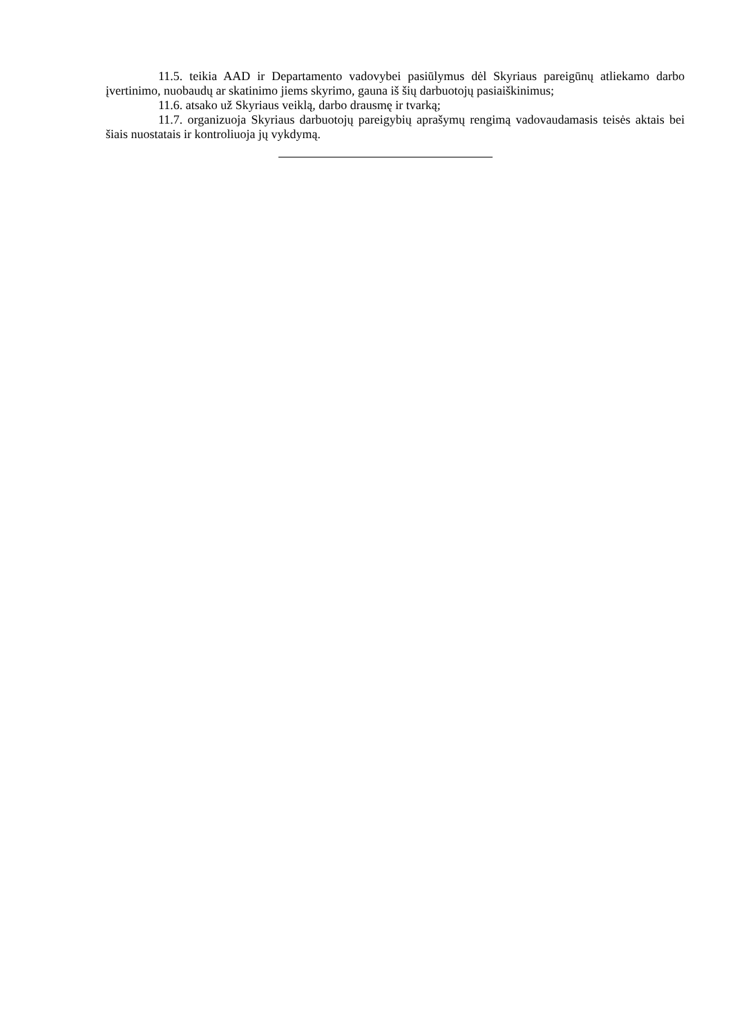11.5. teikia AAD ir Departamento vadovybei pasiūlymus dėl Skyriaus pareigūnų atliekamo darbo įvertinimo, nuobaudų ar skatinimo jiems skyrimo, gauna iš šių darbuotojų pasiaiškinimus;
11.6. atsako už Skyriaus veiklą, darbo drausmę ir tvarką;
11.7. organizuoja Skyriaus darbuotojų pareigybių aprašymų rengimą vadovaudamasis teisės aktais bei šiais nuostatais ir kontroliuoja jų vykdymą.